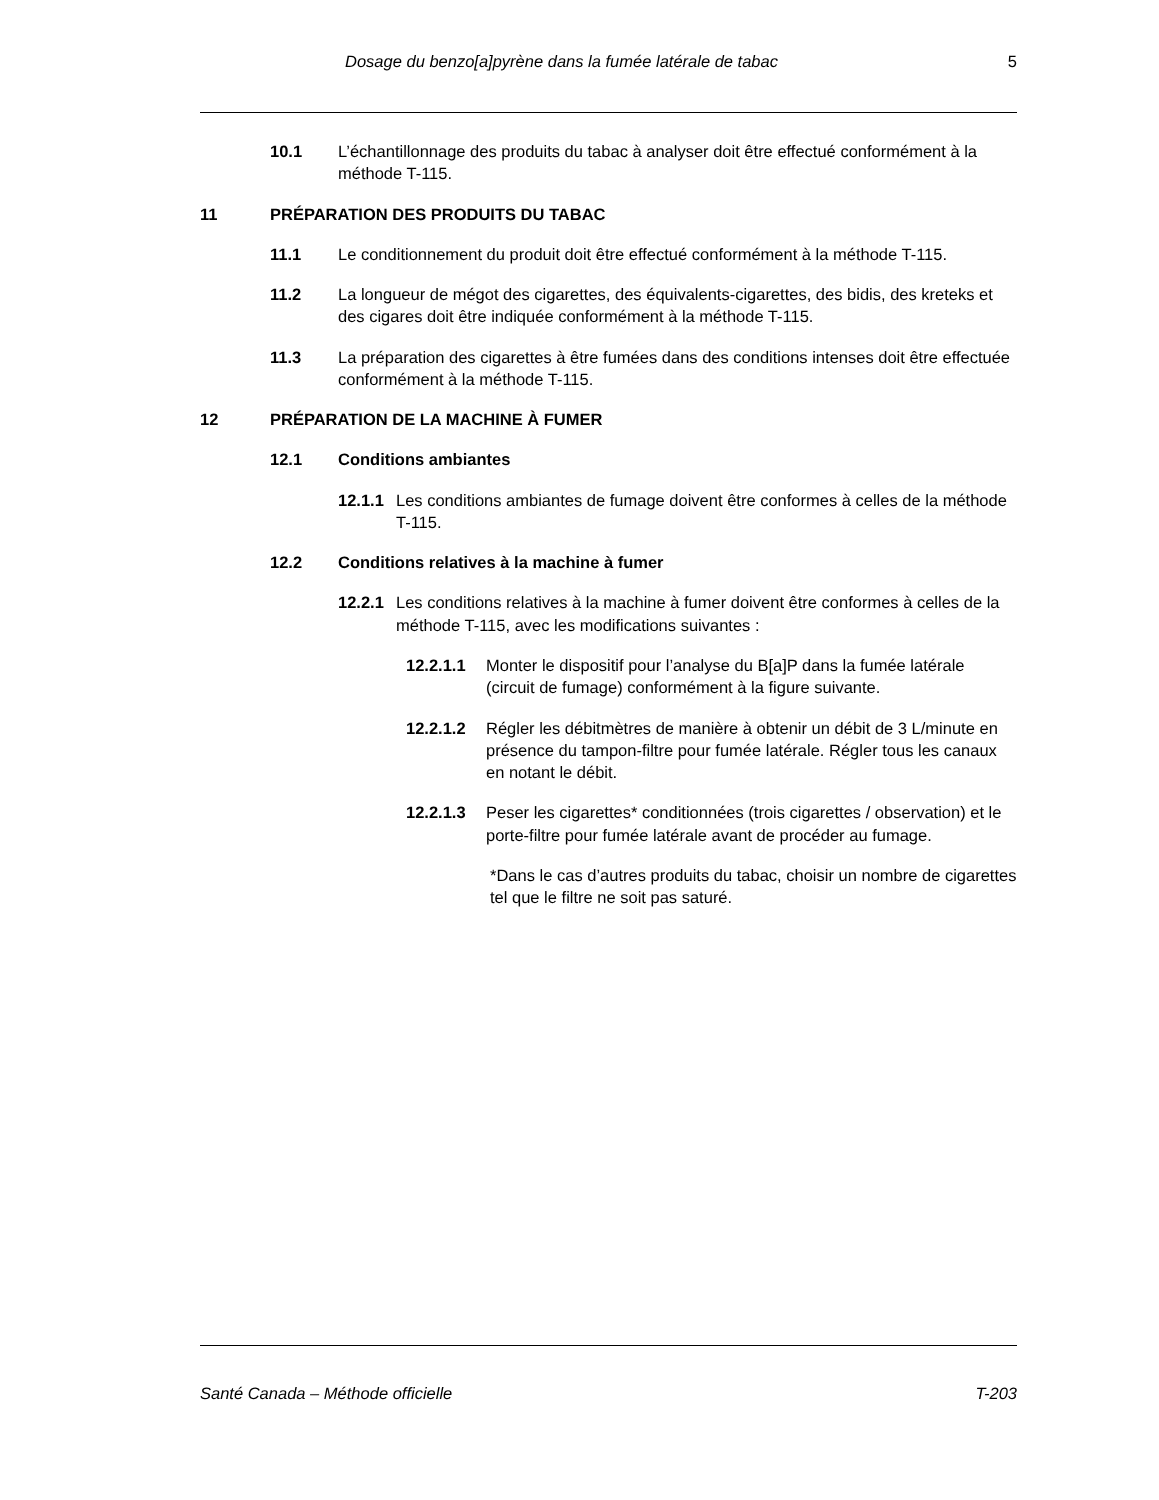Dosage du benzo[a]pyrène dans la fumée latérale de tabac 5
10.1 L’échantillonnage des produits du tabac à analyser doit être effectué conformément à la méthode T-115.
11 PRÉPARATION DES PRODUITS DU TABAC
11.1 Le conditionnement du produit doit être effectué conformément à la méthode T-115.
11.2 La longueur de mégot des cigarettes, des équivalents-cigarettes, des bidis, des kreteks et des cigares doit être indiquée conformément à la méthode T-115.
11.3 La préparation des cigarettes à être fumées dans des conditions intenses doit être effectuée conformément à la méthode T-115.
12 PRÉPARATION DE LA MACHINE À FUMER
12.1 Conditions ambiantes
12.1.1 Les conditions ambiantes de fumage doivent être conformes à celles de la méthode T-115.
12.2 Conditions relatives à la machine à fumer
12.2.1 Les conditions relatives à la machine à fumer doivent être conformes à celles de la méthode T-115, avec les modifications suivantes :
12.2.1.1 Monter le dispositif pour l’analyse du B[a]P dans la fumée latérale (circuit de fumage) conformément à la figure suivante.
12.2.1.2 Régler les débitmètres de manière à obtenir un débit de 3 L/minute en présence du tampon-filtre pour fumée latérale. Régler tous les canaux en notant le débit.
12.2.1.3 Peser les cigarettes* conditionnées (trois cigarettes / observation) et le porte-filtre pour fumée latérale avant de procéder au fumage.
*Dans le cas d’autres produits du tabac, choisir un nombre de cigarettes tel que le filtre ne soit pas saturé.
Santé Canada – Méthode officielle T-203